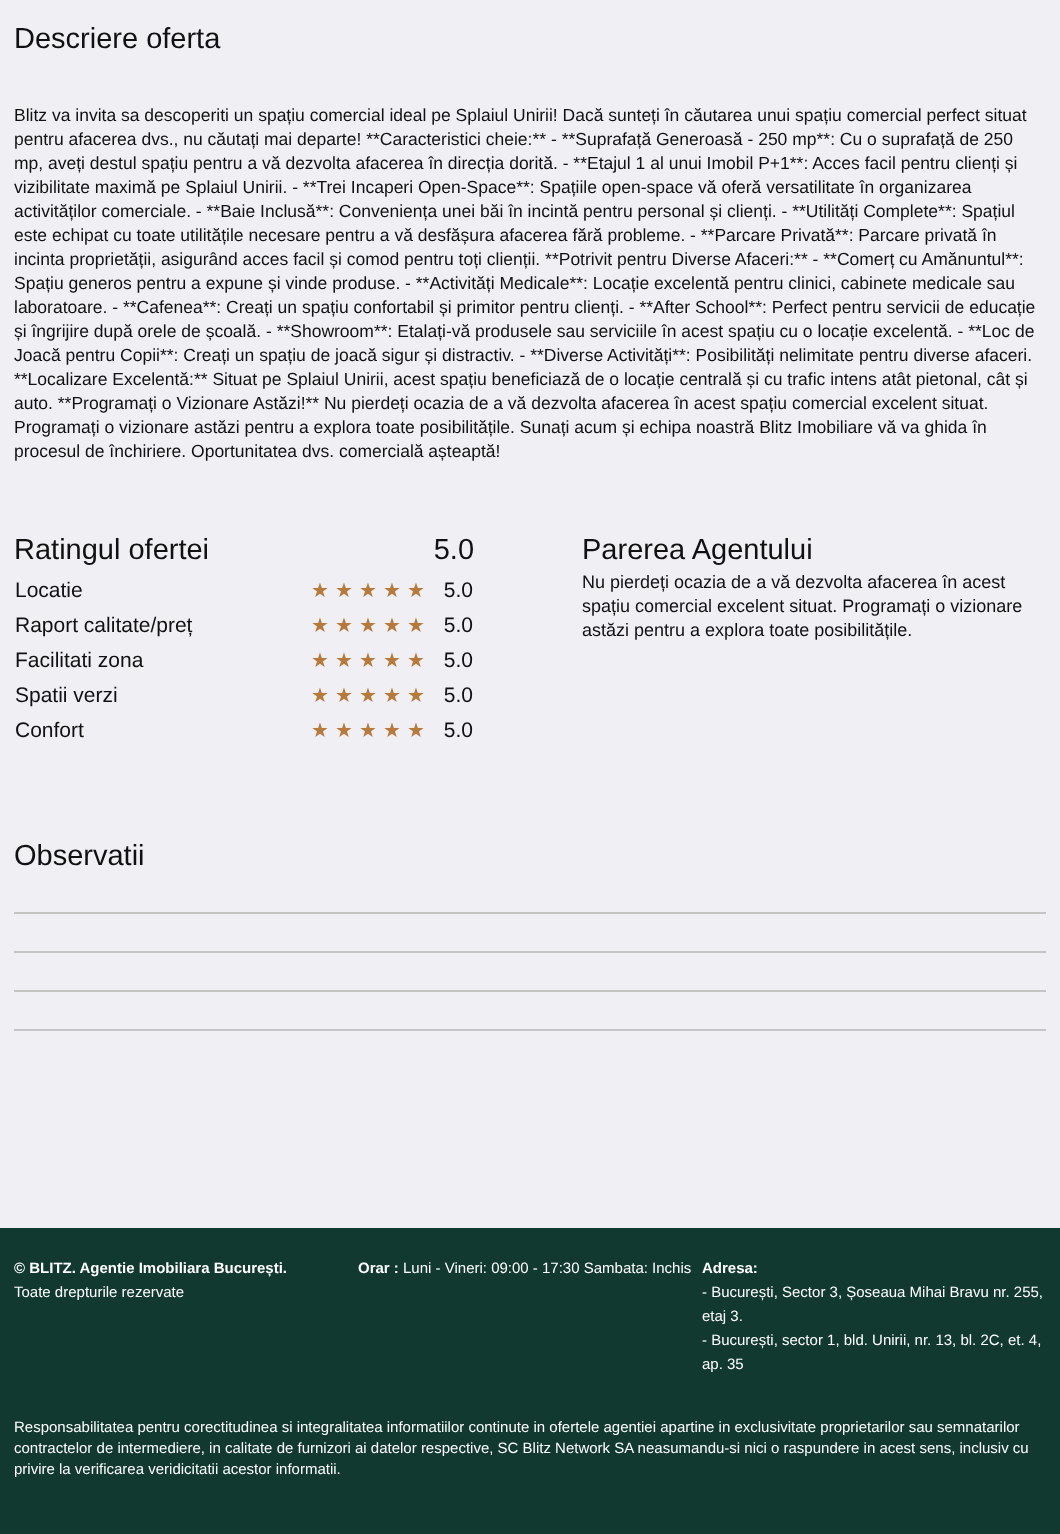Descriere oferta
Blitz va invita sa descoperiti un spațiu comercial ideal pe Splaiul Unirii! Dacă sunteți în căutarea unui spațiu comercial perfect situat pentru afacerea dvs., nu căutați mai departe! **Caracteristici cheie:** - **Suprafață Generoasă - 250 mp**: Cu o suprafață de 250 mp, aveți destul spațiu pentru a vă dezvolta afacerea în direcția dorită. - **Etajul 1 al unui Imobil P+1**: Acces facil pentru clienți și vizibilitate maximă pe Splaiul Unirii. - **Trei Incaperi Open-Space**: Spațiile open-space vă oferă versatilitate în organizarea activităților comerciale. - **Baie Inclusă**: Conveniența unei băi în incintă pentru personal și clienți. - **Utilități Complete**: Spațiul este echipat cu toate utilitățile necesare pentru a vă desfășura afacerea fără probleme. - **Parcare Privată**: Parcare privată în incinta proprietății, asigurând acces facil și comod pentru toți clienții. **Potrivit pentru Diverse Afaceri:** - **Comerț cu Amănuntul**: Spațiu generos pentru a expune și vinde produse. - **Activități Medicale**: Locație excelentă pentru clinici, cabinete medicale sau laboratoare. - **Cafenea**: Creați un spațiu confortabil și primitor pentru clienți. - **After School**: Perfect pentru servicii de educație și îngrijire după orele de școală. - **Showroom**: Etalați-vă produsele sau serviciile în acest spațiu cu o locație excelentă. - **Loc de Joacă pentru Copii**: Creați un spațiu de joacă sigur și distractiv. - **Diverse Activități**: Posibilități nelimitate pentru diverse afaceri. **Localizare Excelentă:** Situat pe Splaiul Unirii, acest spațiu beneficiază de o locație centrală și cu trafic intens atât pietonal, cât și auto. **Programați o Vizionare Astăzi!** Nu pierdeți ocazia de a vă dezvolta afacerea în acest spațiu comercial excelent situat. Programați o vizionare astăzi pentru a explora toate posibilitățile. Sunați acum și echipa noastră Blitz Imobiliare vă va ghida în procesul de închiriere. Oportunitatea dvs. comercială așteaptă!
| Ratingul ofertei | | 5.0 |
| --- | --- | --- |
| Locatie | ★★★★★ | 5.0 |
| Raport calitate/preț | ★★★★★ | 5.0 |
| Facilitati zona | ★★★★★ | 5.0 |
| Spatii verzi | ★★★★★ | 5.0 |
| Confort | ★★★★★ | 5.0 |
Parerea Agentului
Nu pierdeți ocazia de a vă dezvolta afacerea în acest spațiu comercial excelent situat. Programați o vizionare astăzi pentru a explora toate posibilitățile.
Observatii
© BLITZ. Agentie Imobiliara București.
Toate drepturile rezervate
Orar : Luni - Vineri: 09:00 - 17:30 Sambata: Inchis
Adresa:
- București, Sector 3, Șoseaua Mihai Bravu nr. 255, etaj 3.
- București, sector 1, bld. Unirii, nr. 13, bl. 2C, et. 4, ap. 35
Responsabilitatea pentru corectitudinea si integralitatea informatiilor continute in ofertele agentiei apartine in exclusivitate proprietarilor sau semnatarilor contractelor de intermediere, in calitate de furnizori ai datelor respective, SC Blitz Network SA neasumandu-si nici o raspundere in acest sens, inclusiv cu privire la verificarea veridicitatii acestor informatii.